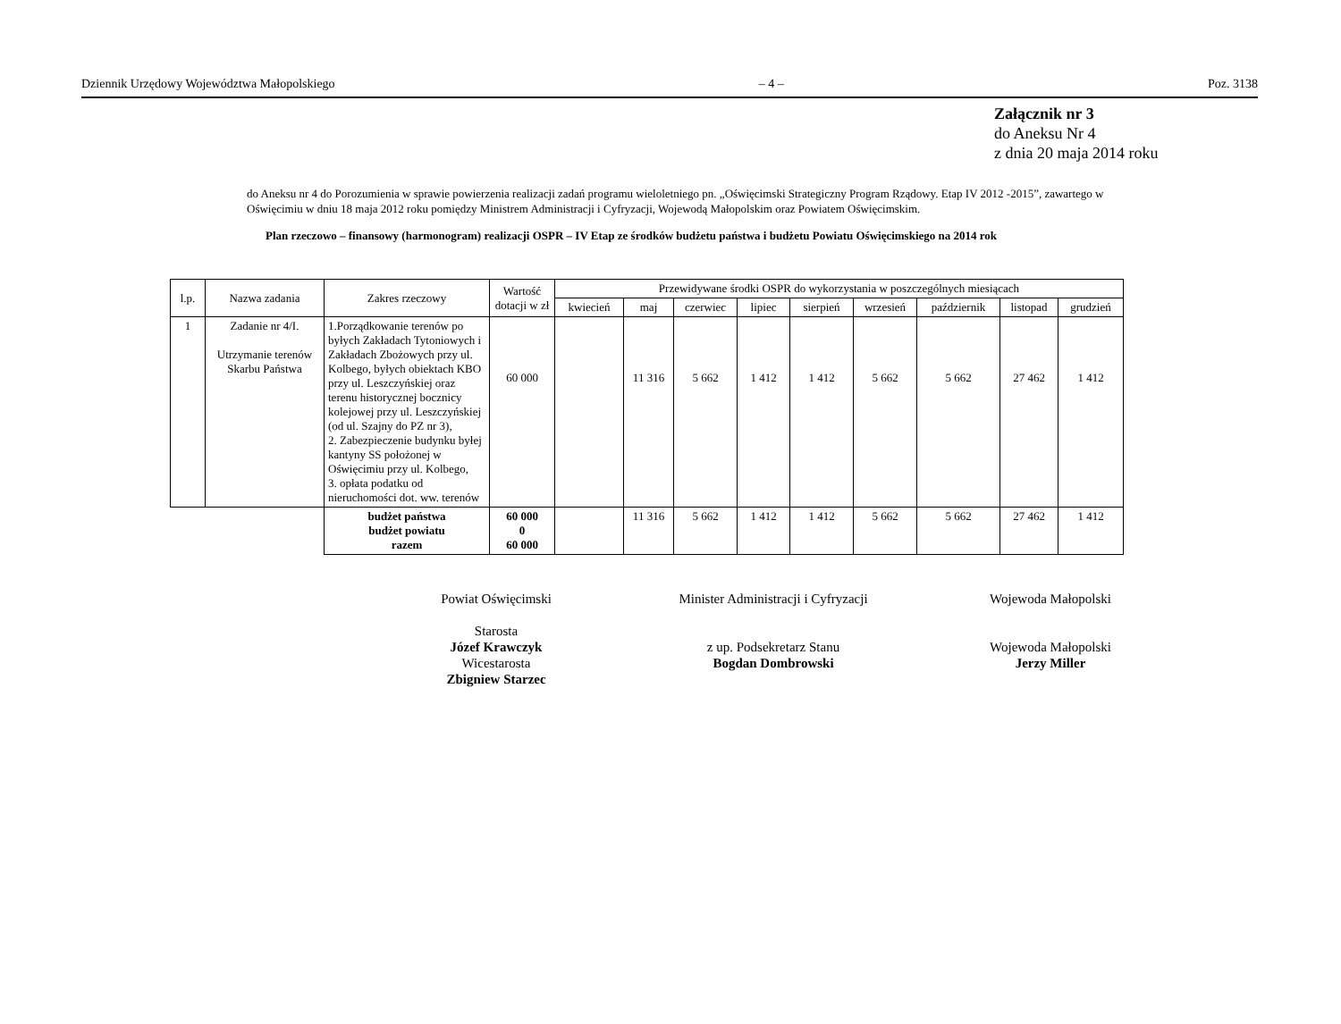Dziennik Urzędowy Województwa Małopolskiego – 4 – Poz. 3138
Załącznik nr 3
do Aneksu Nr 4
z dnia 20 maja 2014 roku
do Aneksu nr 4 do Porozumienia w sprawie powierzenia realizacji zadań programu wieloletniego pn. „Oświęcimski Strategiczny Program Rządowy. Etap IV 2012 -2015”, zawartego w Oświęcimiu w dniu 18 maja 2012 roku pomiędzy Ministrem Administracji i Cyfryzacji, Wojewodą Małopolskim oraz Powiatem Oświęcimskim.
Plan rzeczowo – finansowy (harmonogram) realizacji OSPR – IV Etap ze środków budżetu państwa i budżetu Powiatu Oświęcimskiego na 2014 rok
| l.p. | Nazwa zadania | Zakres rzeczowy | Wartość dotacji w zł | Przewidywane środki OSPR do wykorzystania w poszczególnych miesiącach | | | | | | | | |
| --- | --- | --- | --- | --- | --- | --- | --- | --- | --- | --- | --- | --- |
| | | | | kwiecień | maj | czerwiec | lipiec | sierpień | wrzesień | październik | listopad | grudzień |
| 1 | Zadanie nr 4/I. Utrzymanie terenów Skarbu Państwa | 1.Porządkowanie terenów po byłych Zakładach Tytoniowych i Zakładach Zbożowych przy ul. Kolbego, byłych obiektach KBO przy ul. Leszczyńskiej oraz terenu historycznej bocznicy kolejowej przy ul. Leszczyńskiej (od ul. Szajny do PZ nr 3), 2. Zabezpieczenie budynku byłej kantyny SS położonej w Oświęcimiu przy ul. Kolbego, 3. opłata podatku od nieruchomości dot. ww. terenów | 60 000 | | 11 316 | 5 662 | 1 412 | 1 412 | 5 662 | 5 662 | 27 462 | 1 412 |
| | | budżet państwa budżet powiatu razem | 60 000 0 60 000 | | 11 316 | 5 662 | 1 412 | 1 412 | 5 662 | 5 662 | 27 462 | 1 412 |
Powiat Oświęcimski
Starosta
Józef Krawczyk
Wicestarosta
Zbigniew Starzec
Minister Administracji i Cyfryzacji
z up. Podsekretarz Stanu
Bogdan Dombrowski
Wojewoda Małopolski
Wojewoda Małopolski
Jerzy Miller